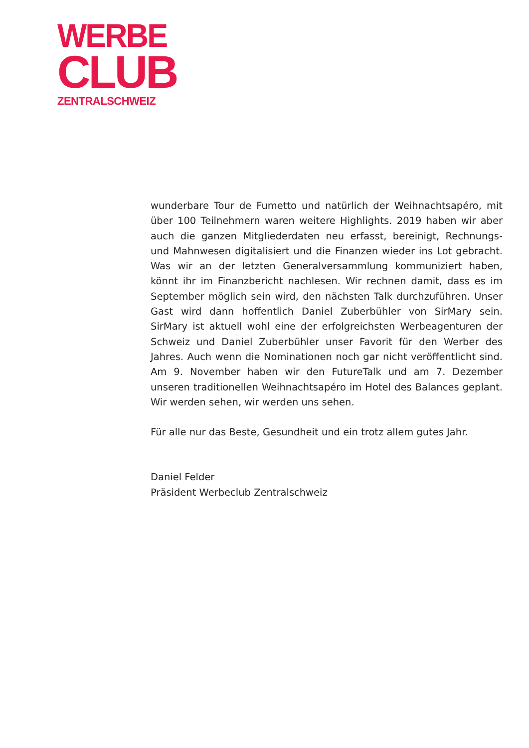WERBE
CLUB
ZENTRALSCHWEIZ
wunderbare Tour de Fumetto und natürlich der Weihnachtsapéro, mit über 100 Teilnehmern waren weitere Highlights. 2019 haben wir aber auch die ganzen Mitgliederdaten neu erfasst, bereinigt, Rechnungs- und Mahnwesen digitalisiert und die Finanzen wieder ins Lot gebracht. Was wir an der letzten Generalversammlung kommuniziert haben, könnt ihr im Finanzbericht nachlesen. Wir rechnen damit, dass es im September möglich sein wird, den nächsten Talk durchzuführen. Unser Gast wird dann hoffentlich Daniel Zuberbühler von SirMary sein. SirMary ist aktuell wohl eine der erfolgreichsten Werbeagenturen der Schweiz und Daniel Zuberbühler unser Favorit für den Werber des Jahres. Auch wenn die Nominationen noch gar nicht veröffentlicht sind. Am 9. November haben wir den FutureTalk und am 7. Dezember unseren traditionellen Weihnachtsapéro im Hotel des Balances geplant. Wir werden sehen, wir werden uns sehen.
Für alle nur das Beste, Gesundheit und ein trotz allem gutes Jahr.
Daniel Felder
Präsident Werbeclub Zentralschweiz